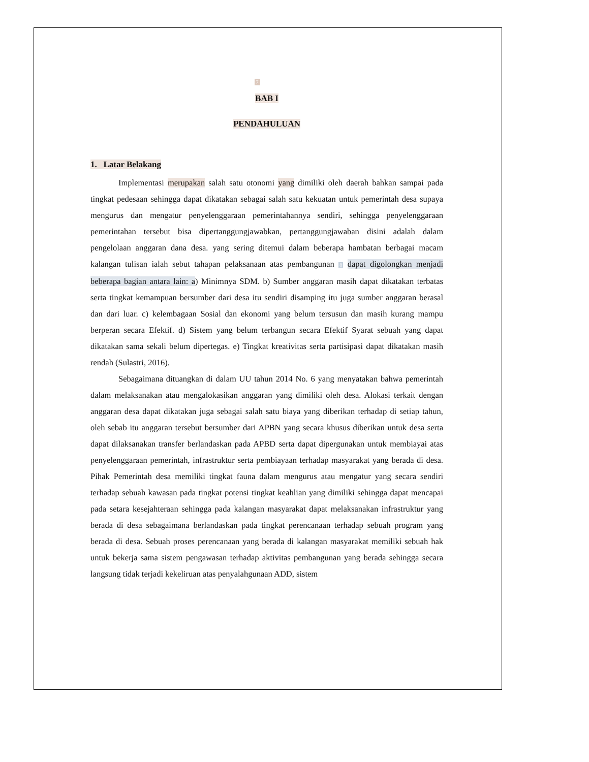7
BAB I
PENDAHULUAN
1. Latar Belakang
Implementasi merupakan salah satu otonomi yang dimiliki oleh daerah bahkan sampai pada tingkat pedesaan sehingga dapat dikatakan sebagai salah satu kekuatan untuk pemerintah desa supaya mengurus dan mengatur penyelenggaraan pemerintahannya sendiri, sehingga penyelenggaraan pemerintahan tersebut bisa dipertanggungjawabkan, pertanggungjawaban disini adalah dalam pengelolaan anggaran dana desa. yang sering ditemui dalam beberapa hambatan berbagai macam kalangan tulisan ialah sebut tahapan pelaksanaan atas pembangunan 8 dapat digolongkan menjadi beberapa bagian antara lain: a) Minimnya SDM. b) Sumber anggaran masih dapat dikatakan terbatas serta tingkat kemampuan bersumber dari desa itu sendiri disamping itu juga sumber anggaran berasal dan dari luar. c) kelembagaan Sosial dan ekonomi yang belum tersusun dan masih kurang mampu berperan secara Efektif. d) Sistem yang belum terbangun secara Efektif Syarat sebuah yang dapat dikatakan sama sekali belum dipertegas. e) Tingkat kreativitas serta partisipasi dapat dikatakan masih rendah (Sulastri, 2016).
Sebagaimana dituangkan di dalam UU tahun 2014 No. 6 yang menyatakan bahwa pemerintah dalam melaksanakan atau mengalokasikan anggaran yang dimiliki oleh desa. Alokasi terkait dengan anggaran desa dapat dikatakan juga sebagai salah satu biaya yang diberikan terhadap di setiap tahun, oleh sebab itu anggaran tersebut bersumber dari APBN yang secara khusus diberikan untuk desa serta dapat dilaksanakan transfer berlandaskan pada APBD serta dapat dipergunakan untuk membiayai atas penyelenggaraan pemerintah, infrastruktur serta pembiayaan terhadap masyarakat yang berada di desa. Pihak Pemerintah desa memiliki tingkat fauna dalam mengurus atau mengatur yang secara sendiri terhadap sebuah kawasan pada tingkat potensi tingkat keahlian yang dimiliki sehingga dapat mencapai pada setara kesejahteraan sehingga pada kalangan masyarakat dapat melaksanakan infrastruktur yang berada di desa sebagaimana berlandaskan pada tingkat perencanaan terhadap sebuah program yang berada di desa. Sebuah proses perencanaan yang berada di kalangan masyarakat memiliki sebuah hak untuk bekerja sama sistem pengawasan terhadap aktivitas pembangunan yang berada sehingga secara langsung tidak terjadi kekeliruan atas penyalahgunaan ADD, sistem